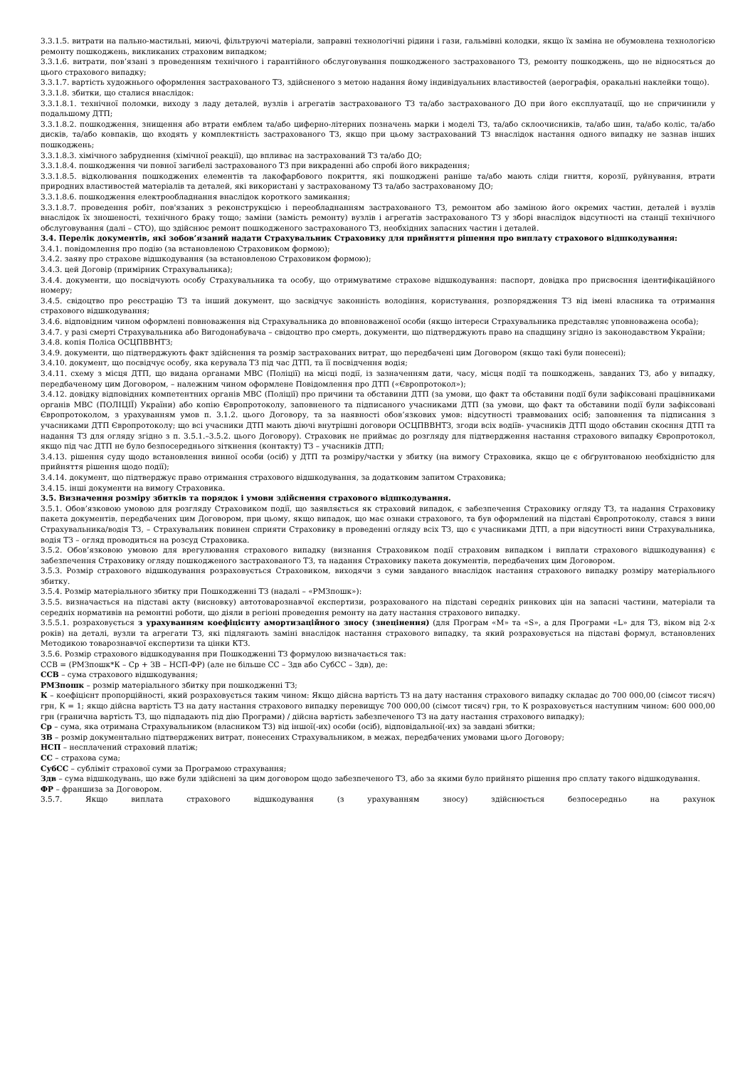3.3.1.5. витрати на пально-мастильні, миючі, фільтруючі матеріали, заправні технологічні рідини і гази, гальмівні колодки, якщо їх заміна не обумовлена технологією ремонту пошкоджень, викликаних страховим випадком;
3.3.1.6. витрати, пов’язані з проведенням технічного і гарантійного обслуговування пошкодженого застрахованого ТЗ, ремонту пошкоджень, що не відносяться до цього страхового випадку;
3.3.1.7. вартість художнього оформлення застрахованого ТЗ, здійсненого з метою надання йому індивідуальних властивостей (аерографія, оракальні наклейки тощо).
3.3.1.8. збитки, що сталися внаслідок:
3.3.1.8.1. технічної поломки, виходу з ладу деталей, вузлів і агрегатів застрахованого ТЗ та/або застрахованого ДО при його експлуатації, що не спричинили у подальшому ДТП;
3.3.1.8.2. пошкодження, знищення або втрати емблем та/або циферно-літерних позначень марки і моделі ТЗ, та/або склоочисників, та/або шин, та/або коліс, та/або дисків, та/або ковпаків, що входять у комплектність застрахованого ТЗ, якщо при цьому застрахований ТЗ внаслідок настання одного випадку не зазнав інших пошкоджень;
3.3.1.8.3. хімічного забруднення (хімічної реакції), що впливає на застрахований ТЗ та/або ДО;
3.3.1.8.4. пошкодження чи повної загибелі застрахованого ТЗ при викраденні або спробі його викрадення;
3.3.1.8.5. відколювання пошкоджених елементів та лакофарбового покриття, які пошкоджені раніше та/або мають сліди гниття, корозії, руйнування, втрати природних властивостей матеріалів та деталей, які використані у застрахованому ТЗ та/або застрахованому ДО;
3.3.1.8.6. пошкодження електрообладнання внаслідок короткого замикання;
3.3.1.8.7. проведення робіт, пов'язаних з реконструкцією і переобладнанням застрахованого ТЗ, ремонтом або заміною його окремих частин, деталей і вузлів внаслідок їх зношеності, технічного браку тощо; заміни (замість ремонту) вузлів і агрегатів застрахованого ТЗ у зборі внаслідок відсутності на станції технічного обслуговування (далі – СТО), що здійснює ремонт пошкодженого застрахованого ТЗ, необхідних запасних частин і деталей.
3.4. Перелік документів, які зобов’язаний надати Страхувальник Страховику для прийняття рішення про виплату страхового відшкодування:
3.4.1. повідомлення про подію (за встановленою Страховиком формою);
3.4.2. заяву про страхове відшкодування (за встановленою Страховиком формою);
3.4.3. цей Договір (примірник Страхувальника);
3.4.4. документи, що посвідчують особу Страхувальника та особу, що отримуватиме страхове відшкодування: паспорт, довідка про присвоєння ідентифікаційного номеру;
3.4.5. свідоцтво про реєстрацію ТЗ та інший документ, що засвідчує законність володіння, користування, розпорядження ТЗ від імені власника та отримання страхового відшкодування;
3.4.6. відповідним чином оформлені повноваження від Страхувальника до вповноваженої особи (якщо інтереси Страхувальника представляє уповноважена особа);
3.4.7. у разі смерті Страхувальника або Вигодонабувача – свідоцтво про смерть, документи, що підтверджують право на спадщину згідно із законодавством України;
3.4.8. копія Поліса ОСЦПВВНТЗ;
3.4.9. документи, що підтверджують факт здійснення та розмір застрахованих витрат, що передбачені цим Договором (якщо такі були понесені);
3.4.10. документ, що посвідчує особу, яка керувала ТЗ під час ДТП, та її посвідчення водія;
3.4.11. схему з місця ДТП, що видана органами МВС (Поліції) на місці події, із зазначенням дати, часу, місця події та пошкоджень, завданих ТЗ, або у випадку, передбаченому цим Договором, – належним чином оформлене Повідомлення про ДТП («Європротокол»);
3.4.12. довідку відповідних компетентних органів МВС (Поліції) про причини та обставини ДТП (за умови, що факт та обставини події були зафіксовані працівниками органів МВС (ПОЛІЦІЇ) України) або копію Європротоколу, заповненого та підписаного учасниками ДТП (за умови, що факт та обставини події були зафіксовані Європротоколом, з урахуванням умов п. 3.1.2. цього Договору, та за наявності обов’язкових умов: відсутності травмованих осіб; заповнення та підписання з учасниками ДТП Європротоколу; що всі учасники ДТП мають діючі внутрішні договори ОСЦПВВНТЗ, згоди всіх водіїв- учасників ДТП щодо обставин скоєння ДТП та надання ТЗ для огляду згідно з п. 3.5.1.–3.5.2. цього Договору). Страховик не приймає до розгляду для підтвердження настання страхового випадку Європротокол, якщо під час ДТП не було безпосереднього зіткнення (контакту) ТЗ – учасників ДТП;
3.4.13. рішення суду щодо встановлення винної особи (осіб) у ДТП та розміру/частки у збитку (на вимогу Страховика, якщо це є обґрунтованою необхідністю для прийняття рішення щодо події);
3.4.14. документ, що підтверджує право отримання страхового відшкодування, за додатковим запитом Страховика;
3.4.15. інші документи на вимогу Страховика.
3.5. Визначення розміру збитків та порядок і умови здійснення страхового відшкодування.
3.5.1. Обов’язковою умовою для розгляду Страховиком події, що заявляється як страховий випадок, є забезпечення Страховику огляду ТЗ, та надання Страховику пакета документів, передбачених цим Договором, при цьому, якщо випадок, що має ознаки страхового, та був оформлений на підставі Європротоколу, стався з вини Страхувальника/водія ТЗ, – Страхувальник повинен сприяти Страховику в проведенні огляду всіх ТЗ, що є учасниками ДТП, а при відсутності вини Страхувальника, водія ТЗ – огляд проводиться на розсуд Страховика.
3.5.2. Обов’язковою умовою для врегулювання страхового випадку (визнання Страховиком події страховим випадком і виплати страхового відшкодування) є забезпечення Страховику огляду пошкодженого застрахованого ТЗ, та надання Страховику пакета документів, передбачених цим Договором.
3.5.3. Розмір страхового відшкодування розраховується Страховиком, виходячи з суми завданого внаслідок настання страхового випадку розміру матеріального збитку.
3.5.4. Розмір матеріального збитку при Пошкодженні ТЗ (надалі – «РМЗпошк»):
3.5.5. визначається на підставі акту (висновку) автотоварознавчої експертизи, розрахованого на підставі середніх ринкових цін на запасні частини, матеріали та середніх нормативів на ремонтні роботи, що діяли в регіоні проведення ремонту на дату настання страхового випадку.
3.5.5.1. розраховується з урахуванням коефіцієнту амортизаційного зносу (знецінення) (для Програм «M» та «S», а для Програми «L» для ТЗ, віком від 2-х років) на деталі, вузли та агрегати ТЗ, які підлягають заміні внаслідок настання страхового випадку, та який розраховується на підставі формул, встановлених Методикою товарознавчої експертизи та цінки КТЗ.
3.5.6. Розмір страхового відшкодування при Пошкодженні ТЗ формулою визначається так:
ССВ = (РМЗпошк*К – Ср + ЗВ – НСП-ФР) (але не більше СС – Здв або СубСС – Здв), де:
ССВ – сума страхового відшкодування;
РМЗпошк – розмір матеріального збитку при пошкодженні ТЗ;
К – коефіцієнт пропорційності, який розраховується таким чином: Якщо дійсна вартість ТЗ на дату настання страхового випадку складає до 700 000,00 (сімсот тисяч) грн, К = 1; якщо дійсна вартість ТЗ на дату настання страхового випадку перевищує 700 000,00 (сімсот тисяч) грн, то К розраховується наступним чином: 600 000,00 грн (гранична вартість ТЗ, що підпадають під дію Програми) / дійсна вартість забезпеченого ТЗ на дату настання страхового випадку);
Ср – сума, яка отримана Страхувальником (власником ТЗ) від іншої(-их) особи (осіб), відповідальної(-их) за завдані збитки;
ЗВ – розмір документально підтверджених витрат, понесених Страхувальником, в межах, передбачених умовами цього Договору;
НСП – несплачений страховий платіж;
СС – страхова сума;
СубСС – субліміт страхової суми за Програмою страхування;
Здв – сума відшкодувань, що вже були здійснені за цим договором щодо забезпеченого ТЗ, або за якими було прийнято рішення про сплату такого відшкодування.
ФР – франшиза за Договором.
3.5.7. Якщо виплата страхового відшкодування (з урахуванням зносу) здійснюється безпосередньо на рахунок